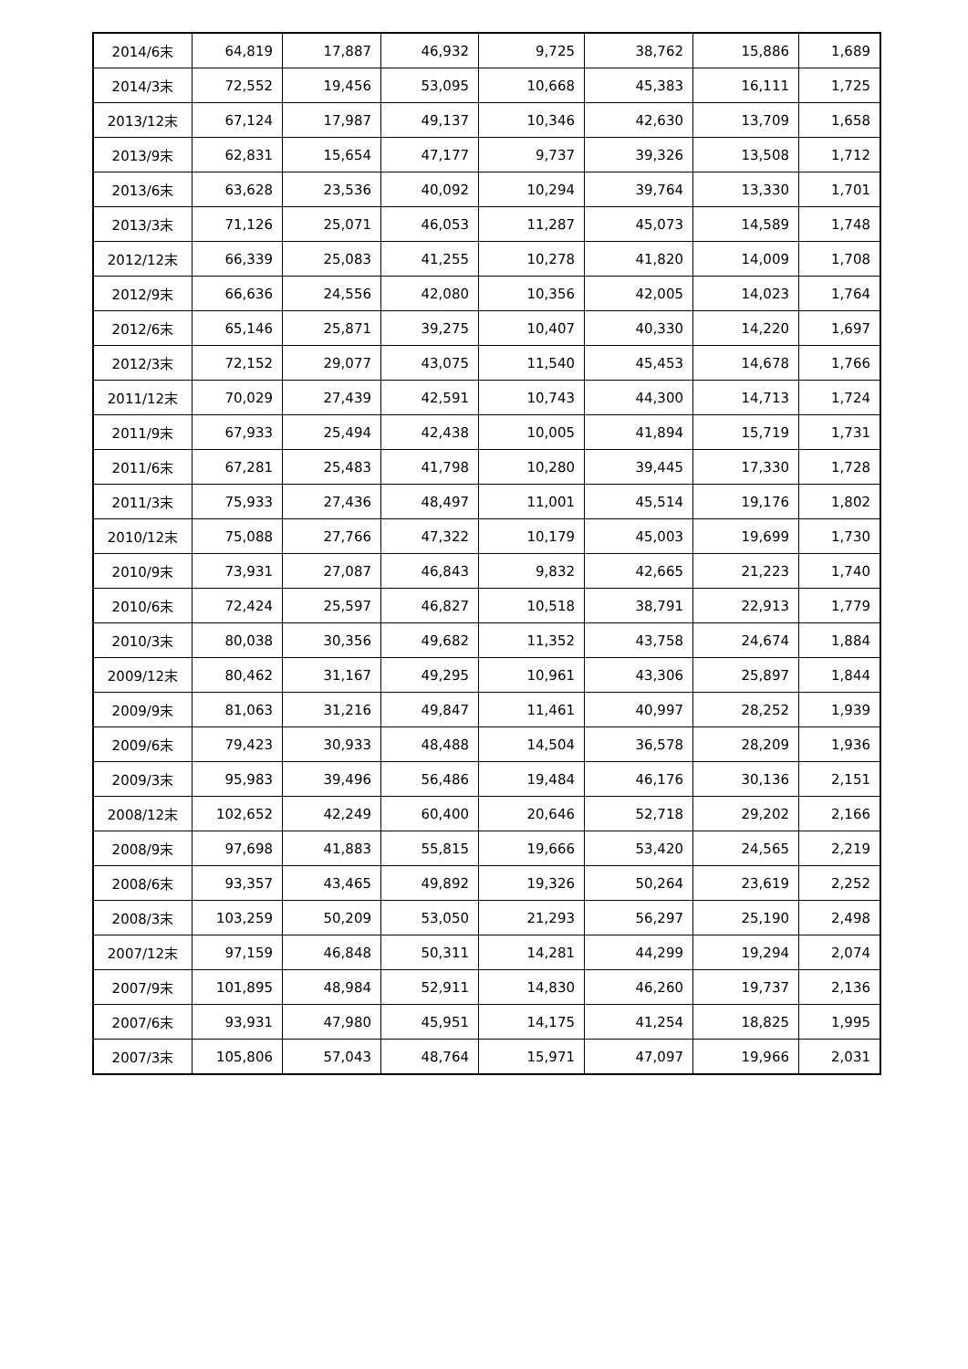| 2014/6末 | 64,819 | 17,887 | 46,932 | 9,725 | 38,762 | 15,886 | 1,689 |
| 2014/3末 | 72,552 | 19,456 | 53,095 | 10,668 | 45,383 | 16,111 | 1,725 |
| 2013/12末 | 67,124 | 17,987 | 49,137 | 10,346 | 42,630 | 13,709 | 1,658 |
| 2013/9末 | 62,831 | 15,654 | 47,177 | 9,737 | 39,326 | 13,508 | 1,712 |
| 2013/6末 | 63,628 | 23,536 | 40,092 | 10,294 | 39,764 | 13,330 | 1,701 |
| 2013/3末 | 71,126 | 25,071 | 46,053 | 11,287 | 45,073 | 14,589 | 1,748 |
| 2012/12末 | 66,339 | 25,083 | 41,255 | 10,278 | 41,820 | 14,009 | 1,708 |
| 2012/9末 | 66,636 | 24,556 | 42,080 | 10,356 | 42,005 | 14,023 | 1,764 |
| 2012/6末 | 65,146 | 25,871 | 39,275 | 10,407 | 40,330 | 14,220 | 1,697 |
| 2012/3末 | 72,152 | 29,077 | 43,075 | 11,540 | 45,453 | 14,678 | 1,766 |
| 2011/12末 | 70,029 | 27,439 | 42,591 | 10,743 | 44,300 | 14,713 | 1,724 |
| 2011/9末 | 67,933 | 25,494 | 42,438 | 10,005 | 41,894 | 15,719 | 1,731 |
| 2011/6末 | 67,281 | 25,483 | 41,798 | 10,280 | 39,445 | 17,330 | 1,728 |
| 2011/3末 | 75,933 | 27,436 | 48,497 | 11,001 | 45,514 | 19,176 | 1,802 |
| 2010/12末 | 75,088 | 27,766 | 47,322 | 10,179 | 45,003 | 19,699 | 1,730 |
| 2010/9末 | 73,931 | 27,087 | 46,843 | 9,832 | 42,665 | 21,223 | 1,740 |
| 2010/6末 | 72,424 | 25,597 | 46,827 | 10,518 | 38,791 | 22,913 | 1,779 |
| 2010/3末 | 80,038 | 30,356 | 49,682 | 11,352 | 43,758 | 24,674 | 1,884 |
| 2009/12末 | 80,462 | 31,167 | 49,295 | 10,961 | 43,306 | 25,897 | 1,844 |
| 2009/9末 | 81,063 | 31,216 | 49,847 | 11,461 | 40,997 | 28,252 | 1,939 |
| 2009/6末 | 79,423 | 30,933 | 48,488 | 14,504 | 36,578 | 28,209 | 1,936 |
| 2009/3末 | 95,983 | 39,496 | 56,486 | 19,484 | 46,176 | 30,136 | 2,151 |
| 2008/12末 | 102,652 | 42,249 | 60,400 | 20,646 | 52,718 | 29,202 | 2,166 |
| 2008/9末 | 97,698 | 41,883 | 55,815 | 19,666 | 53,420 | 24,565 | 2,219 |
| 2008/6末 | 93,357 | 43,465 | 49,892 | 19,326 | 50,264 | 23,619 | 2,252 |
| 2008/3末 | 103,259 | 50,209 | 53,050 | 21,293 | 56,297 | 25,190 | 2,498 |
| 2007/12末 | 97,159 | 46,848 | 50,311 | 14,281 | 44,299 | 19,294 | 2,074 |
| 2007/9末 | 101,895 | 48,984 | 52,911 | 14,830 | 46,260 | 19,737 | 2,136 |
| 2007/6末 | 93,931 | 47,980 | 45,951 | 14,175 | 41,254 | 18,825 | 1,995 |
| 2007/3末 | 105,806 | 57,043 | 48,764 | 15,971 | 47,097 | 19,966 | 2,031 |